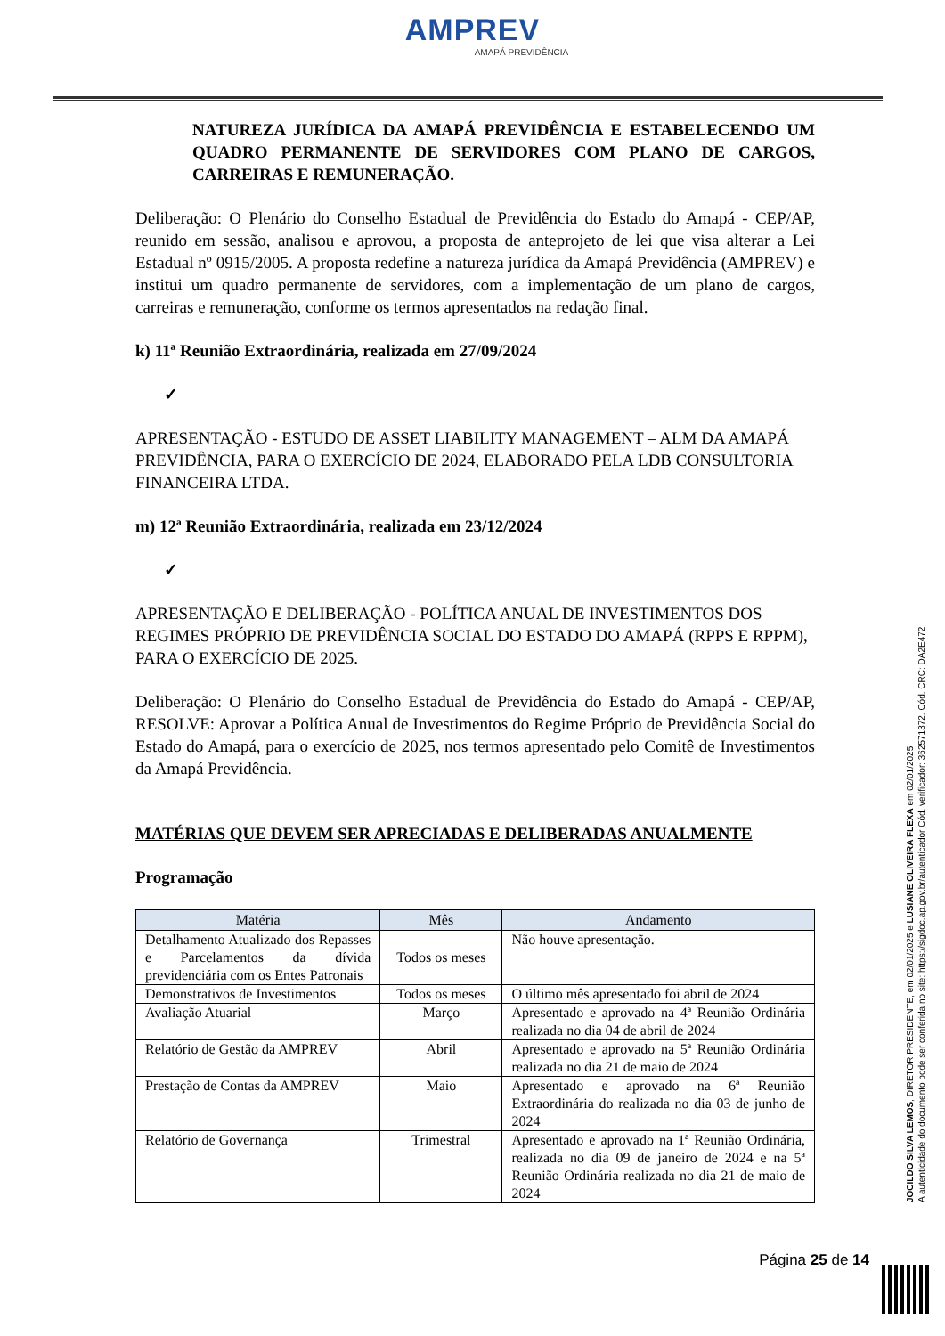AMPREV
AMAPÁ PREVIDÊNCIA
NATUREZA JURÍDICA DA AMAPÁ PREVIDÊNCIA E ESTABELECENDO UM QUADRO PERMANENTE DE SERVIDORES COM PLANO DE CARGOS, CARREIRAS E REMUNERAÇÃO.
Deliberação: O Plenário do Conselho Estadual de Previdência do Estado do Amapá - CEP/AP, reunido em sessão, analisou e aprovou, a proposta de anteprojeto de lei que visa alterar a Lei Estadual nº 0915/2005. A proposta redefine a natureza jurídica da Amapá Previdência (AMPREV) e institui um quadro permanente de servidores, com a implementação de um plano de cargos, carreiras e remuneração, conforme os termos apresentados na redação final.
k) 11ª Reunião Extraordinária, realizada em 27/09/2024
✓
APRESENTAÇÃO - ESTUDO DE ASSET LIABILITY MANAGEMENT – ALM DA AMAPÁ PREVIDÊNCIA, PARA O EXERCÍCIO DE 2024, ELABORADO PELA LDB CONSULTORIA FINANCEIRA LTDA.
m) 12ª Reunião Extraordinária, realizada em 23/12/2024
✓
APRESENTAÇÃO E DELIBERAÇÃO - POLÍTICA ANUAL DE INVESTIMENTOS DOS REGIMES PRÓPRIO DE PREVIDÊNCIA SOCIAL DO ESTADO DO AMAPÁ (RPPS E RPPM), PARA O EXERCÍCIO DE 2025.
Deliberação: O Plenário do Conselho Estadual de Previdência do Estado do Amapá - CEP/AP, RESOLVE: Aprovar a Política Anual de Investimentos do Regime Próprio de Previdência Social do Estado do Amapá, para o exercício de 2025, nos termos apresentado pelo Comitê de Investimentos da Amapá Previdência.
MATÉRIAS QUE DEVEM SER APRECIADAS E DELIBERADAS ANUALMENTE
Programação
| Matéria | Mês | Andamento |
| --- | --- | --- |
| Detalhamento Atualizado dos Repasses e Parcelamentos da dívida previdenciária com os Entes Patronais | Todos os meses | Não houve apresentação. |
| Demonstrativos de Investimentos | Todos os meses | O último mês apresentado foi abril de 2024 |
| Avaliação Atuarial | Março | Apresentado e aprovado na 4ª Reunião Ordinária realizada no dia 04 de abril de 2024 |
| Relatório de Gestão da AMPREV | Abril | Apresentado e aprovado na 5ª Reunião Ordinária realizada no dia 21 de maio de 2024 |
| Prestação de Contas da AMPREV | Maio | Apresentado e aprovado na 6ª Reunião Extraordinária do realizada no dia 03 de junho de 2024 |
| Relatório de Governança | Trimestral | Apresentado e aprovado na 1ª Reunião Ordinária, realizada no dia 09 de janeiro de 2024 e na 5ª Reunião Ordinária realizada no dia 21 de maio de 2024 |
Página 25 de 14
JOCILDO SILVA LEMOS, DIRETOR PRESIDENTE, em 02/01/2025 e LUSIANE OLIVEIRA FLEXA em 02/01/2025
A autenticidade do documento pode ser conferida no site: https://sigdoc.ap.gov.br/autenticador Cód. verificador: 362571372. Cód. CRC: DA2E472